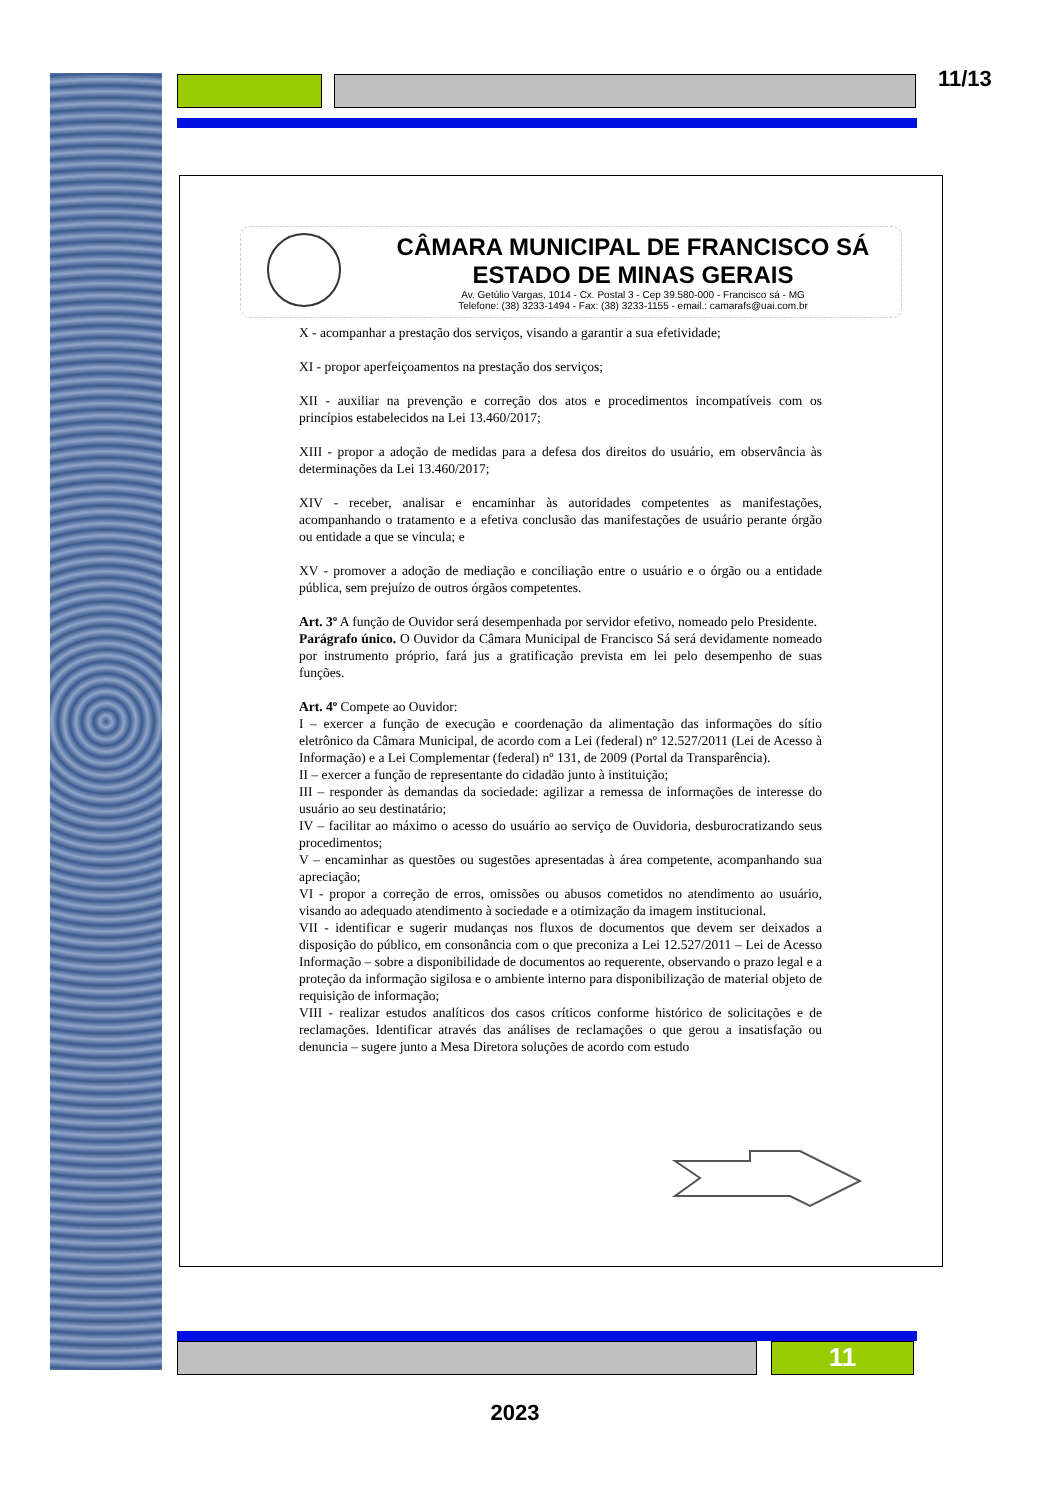11/13
CÂMARA MUNICIPAL DE FRANCISCO SÁ
ESTADO DE MINAS GERAIS
Av. Getúlio Vargas, 1014 - Cx. Postal 3 - Cep 39.580-000 - Francisco sá - MG
Telefone: (38) 3233-1494 - Fax: (38) 3233-1155 - email.: camarafs@uai.com.br
X - acompanhar a prestação dos serviços, visando a garantir a sua efetividade;
XI - propor aperfeiçoamentos na prestação dos serviços;
XII - auxiliar na prevenção e correção dos atos e procedimentos incompatíveis com os princípios estabelecidos na Lei 13.460/2017;
XIII - propor a adoção de medidas para a defesa dos direitos do usuário, em observância às determinações da Lei 13.460/2017;
XIV - receber, analisar e encaminhar às autoridades competentes as manifestações, acompanhando o tratamento e a efetiva conclusão das manifestações de usuário perante órgão ou entidade a que se vincula; e
XV - promover a adoção de mediação e conciliação entre o usuário e o órgão ou a entidade pública, sem prejuízo de outros órgãos competentes.
Art. 3º A função de Ouvidor será desempenhada por servidor efetivo, nomeado pelo Presidente.
Parágrafo único. O Ouvidor da Câmara Municipal de Francisco Sá será devidamente nomeado por instrumento próprio, fará jus a gratificação prevista em lei pelo desempenho de suas funções.
Art. 4º Compete ao Ouvidor:
I – exercer a função de execução e coordenação da alimentação das informações do sítio eletrônico da Câmara Municipal, de acordo com a Lei (federal) nº 12.527/2011 (Lei de Acesso à Informação) e a Lei Complementar (federal) nº 131, de 2009 (Portal da Transparência).
II – exercer a função de representante do cidadão junto à instituição;
III – responder às demandas da sociedade: agilizar a remessa de informações de interesse do usuário ao seu destinatário;
IV – facilitar ao máximo o acesso do usuário ao serviço de Ouvidoria, desburocratizando seus procedimentos;
V – encaminhar as questões ou sugestões apresentadas à área competente, acompanhando sua apreciação;
VI - propor a correção de erros, omissões ou abusos cometidos no atendimento ao usuário, visando ao adequado atendimento à sociedade e a otimização da imagem institucional.
VII - identificar e sugerir mudanças nos fluxos de documentos que devem ser deixados a disposição do público, em consonância com o que preconiza a Lei 12.527/2011 – Lei de Acesso Informação – sobre a disponibilidade de documentos ao requerente, observando o prazo legal e a proteção da informação sigilosa e o ambiente interno para disponibilização de material objeto de requisição de informação;
VIII - realizar estudos analíticos dos casos críticos conforme histórico de solicitações e de reclamações. Identificar através das análises de reclamações o que gerou a insatisfação ou denuncia – sugere junto a Mesa Diretora soluções de acordo com estudo
11
2023